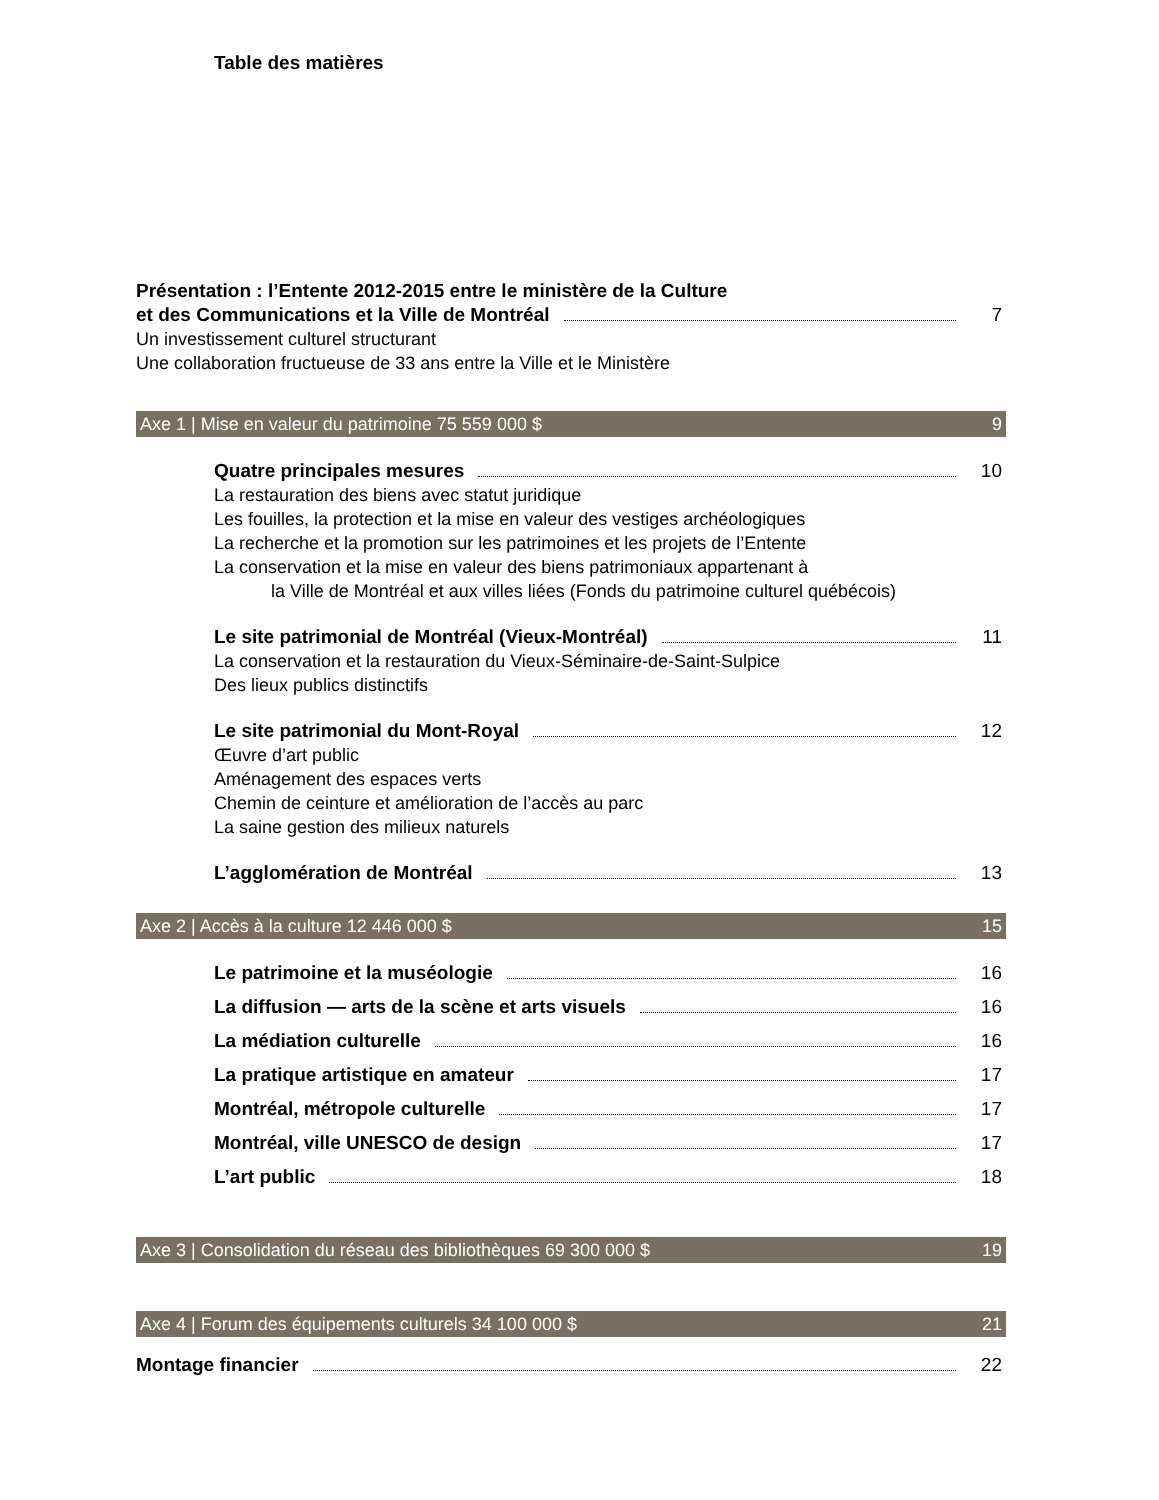Table des matières
Présentation : l’Entente 2012-2015 entre le ministère de la Culture
et des Communications et la Ville de Montréal 7
Un investissement culturel structurant
Une collaboration fructueuse de 33 ans entre la Ville et le Ministère
Axe 1 | Mise en valeur du patrimoine 75 559 000 $ 9
Quatre principales mesures 10
La restauration des biens avec statut juridique
Les fouilles, la protection et la mise en valeur des vestiges archéologiques
La recherche et la promotion sur les patrimoines et les projets de l’Entente
La conservation et la mise en valeur des biens patrimoniaux appartenant à
la Ville de Montréal et aux villes liées (Fonds du patrimoine culturel québécois)
Le site patrimonial de Montréal (Vieux-Montréal) 11
La conservation et la restauration du Vieux-Séminaire-de-Saint-Sulpice
Des lieux publics distinctifs
Le site patrimonial du Mont-Royal 12
Œuvre d’art public
Aménagement des espaces verts
Chemin de ceinture et amélioration de l’accès au parc
La saine gestion des milieux naturels
L’agglomération de Montréal 13
Axe 2 | Accès à la culture 12 446 000 $ 15
Le patrimoine et la muséologie 16
La diffusion — arts de la scène et arts visuels 16
La médiation culturelle 16
La pratique artistique en amateur 17
Montréal, métropole culturelle 17
Montréal, ville UNESCO de design 17
L’art public 18
Axe 3 | Consolidation du réseau des bibliothèques 69 300 000 $ 19
Axe 4 | Forum des équipements culturels 34 100 000 $ 21
Montage financier 22